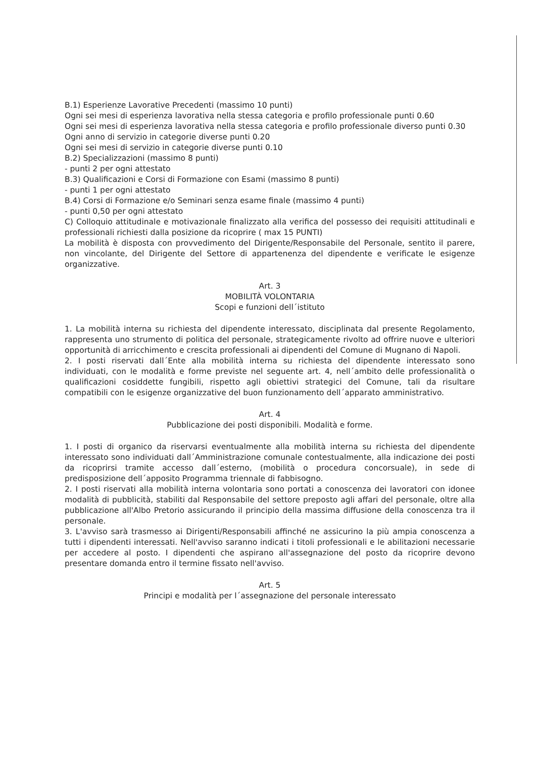B.1) Esperienze Lavorative Precedenti (massimo 10 punti)
Ogni sei mesi di esperienza lavorativa nella stessa categoria e profilo professionale punti 0.60
Ogni sei mesi di esperienza lavorativa nella stessa categoria e profilo professionale diverso punti 0.30
Ogni anno di servizio in categorie diverse punti 0.20
Ogni sei mesi di servizio in categorie diverse punti 0.10
B.2) Specializzazioni (massimo 8 punti)
- punti 2 per ogni attestato
B.3) Qualificazioni e Corsi di Formazione con Esami (massimo 8 punti)
- punti 1 per ogni attestato
B.4) Corsi di Formazione e/o Seminari senza esame finale (massimo 4 punti)
- punti 0,50 per ogni attestato
C) Colloquio attitudinale e motivazionale finalizzato alla verifica del possesso dei requisiti attitudinali e professionali richiesti dalla posizione da ricoprire ( max 15 PUNTI)
La mobilità è disposta con provvedimento del Dirigente/Responsabile del Personale, sentito il parere, non vincolante, del Dirigente del Settore di appartenenza del dipendente e verificate le esigenze organizzative.
Art. 3
MOBILITÀ VOLONTARIA
Scopi e funzioni dell´istituto
1. La mobilità interna su richiesta del dipendente interessato, disciplinata dal presente Regolamento, rappresenta uno strumento di politica del personale, strategicamente rivolto ad offrire nuove e ulteriori opportunità di arricchimento e crescita professionali ai dipendenti del Comune di Mugnano di Napoli.
2. I posti riservati dall´Ente alla mobilità interna su richiesta del dipendente interessato sono individuati, con le modalità e forme previste nel seguente art. 4, nell´ambito delle professionalità o qualificazioni cosiddette fungibili, rispetto agli obiettivi strategici del Comune, tali da risultare compatibili con le esigenze organizzative del buon funzionamento dell´apparato amministrativo.
Art. 4
Pubblicazione dei posti disponibili. Modalità e forme.
1. I posti di organico da riservarsi eventualmente alla mobilità interna su richiesta del dipendente interessato sono individuati dall´Amministrazione comunale contestualmente, alla indicazione dei posti da ricoprirsi tramite accesso dall´esterno, (mobilità o procedura concorsuale), in sede di predisposizione dell´apposito Programma triennale di fabbisogno.
2. I posti riservati alla mobilità interna volontaria sono portati a conoscenza dei lavoratori con idonee modalità di pubblicità, stabiliti dal Responsabile del settore preposto agli affari del personale, oltre alla pubblicazione all'Albo Pretorio assicurando il principio della massima diffusione della conoscenza tra il personale.
3. L'avviso sarà trasmesso ai Dirigenti/Responsabili affinché ne assicurino la più ampia conoscenza a tutti i dipendenti interessati. Nell'avviso saranno indicati i titoli professionali e le abilitazioni necessarie per accedere al posto. I dipendenti che aspirano all'assegnazione del posto da ricoprire devono presentare domanda entro il termine fissato nell'avviso.
Art. 5
Principi e modalità per l´assegnazione del personale interessato